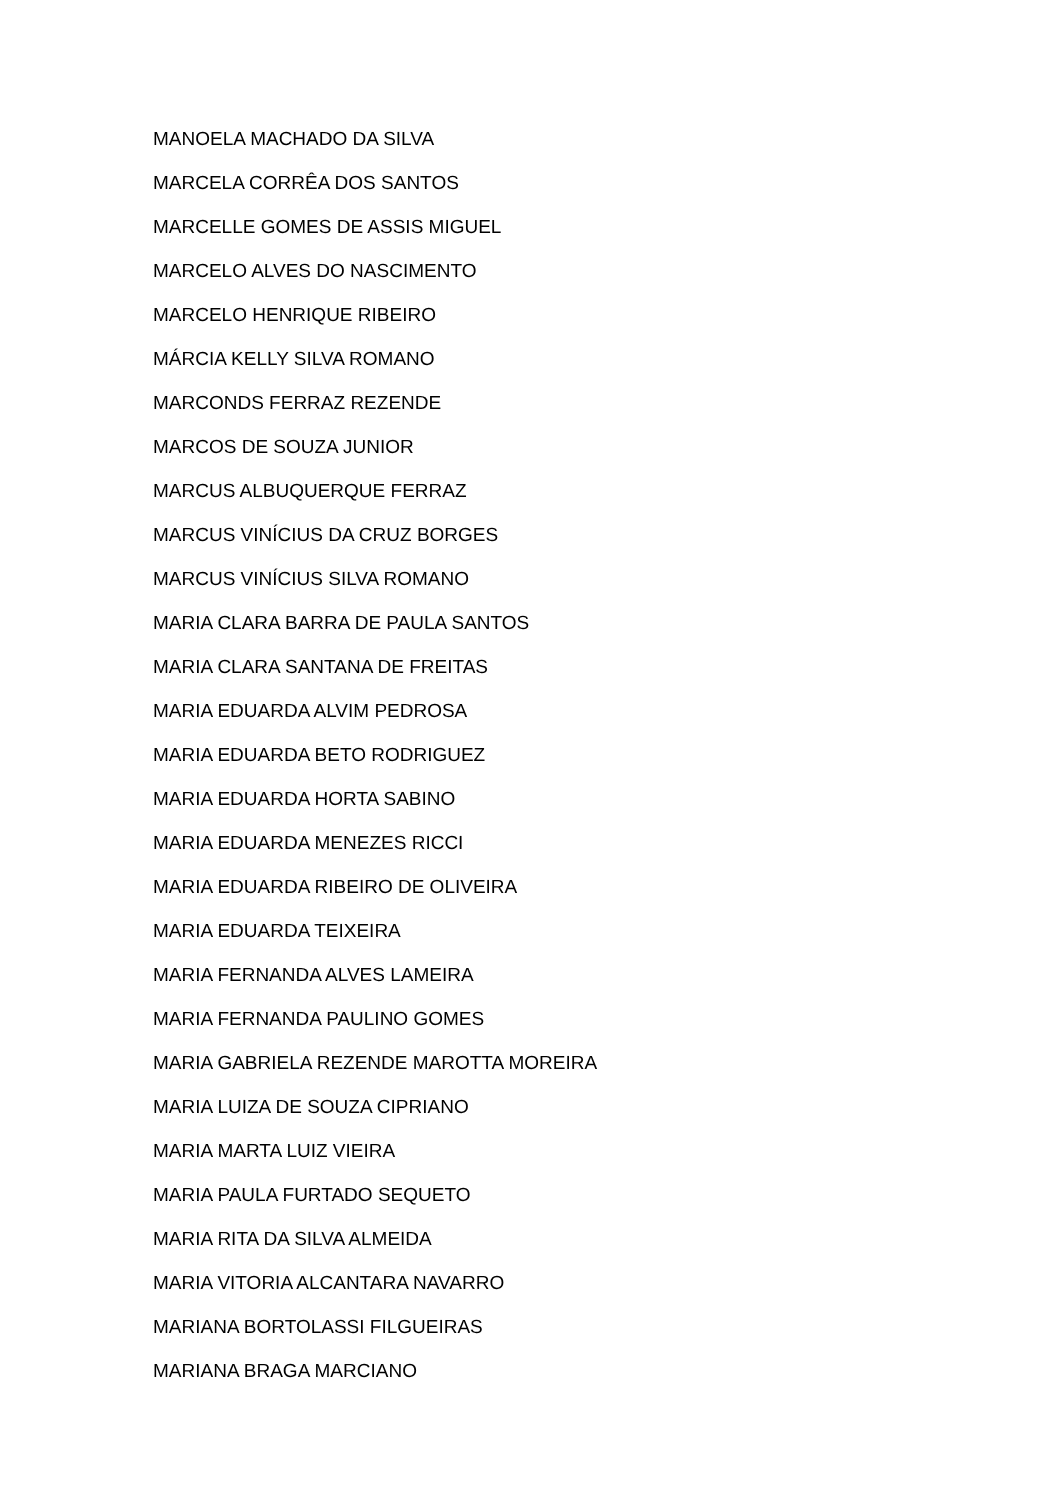MANOELA MACHADO DA SILVA
MARCELA CORRÊA DOS SANTOS
MARCELLE GOMES DE ASSIS MIGUEL
MARCELO ALVES DO NASCIMENTO
MARCELO HENRIQUE RIBEIRO
MÁRCIA KELLY SILVA ROMANO
MARCONDS FERRAZ REZENDE
MARCOS DE SOUZA JUNIOR
MARCUS ALBUQUERQUE FERRAZ
MARCUS VINÍCIUS DA CRUZ BORGES
MARCUS VINÍCIUS SILVA ROMANO
MARIA CLARA BARRA DE PAULA SANTOS
MARIA CLARA SANTANA DE FREITAS
MARIA EDUARDA ALVIM PEDROSA
MARIA EDUARDA BETO RODRIGUEZ
MARIA EDUARDA HORTA SABINO
MARIA EDUARDA MENEZES RICCI
MARIA EDUARDA RIBEIRO DE OLIVEIRA
MARIA EDUARDA TEIXEIRA
MARIA FERNANDA ALVES LAMEIRA
MARIA FERNANDA PAULINO GOMES
MARIA GABRIELA REZENDE MAROTTA MOREIRA
MARIA LUIZA DE SOUZA CIPRIANO
MARIA MARTA LUIZ VIEIRA
MARIA PAULA FURTADO SEQUETO
MARIA RITA DA SILVA ALMEIDA
MARIA VITORIA ALCANTARA NAVARRO
MARIANA BORTOLASSI FILGUEIRAS
MARIANA BRAGA MARCIANO